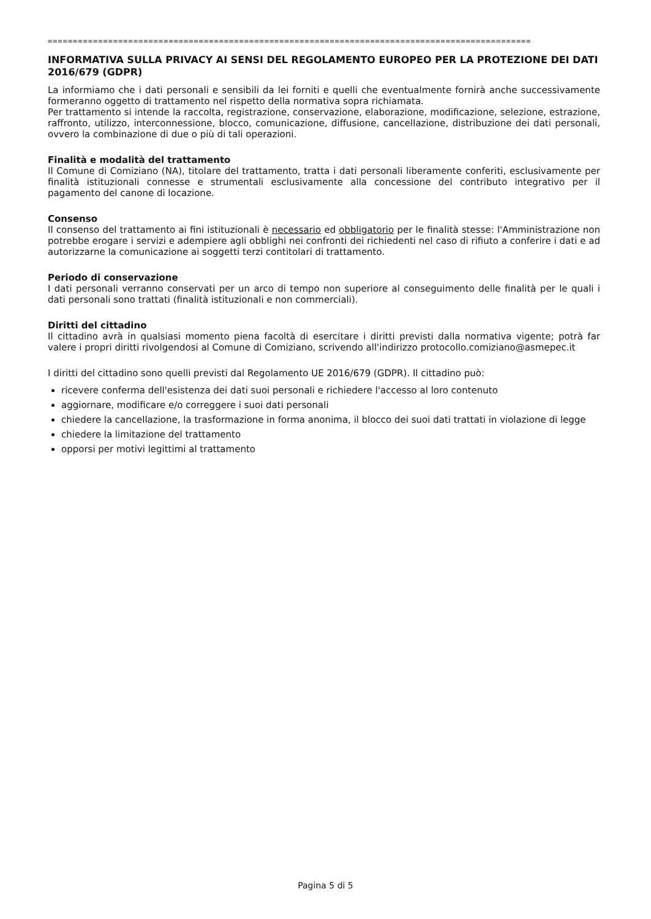================================================================================================
INFORMATIVA SULLA PRIVACY AI SENSI DEL REGOLAMENTO EUROPEO PER LA PROTEZIONE DEI DATI 2016/679 (GDPR)
La informiamo che i dati personali e sensibili da lei forniti e quelli che eventualmente fornirà anche successivamente formeranno oggetto di trattamento nel rispetto della normativa sopra richiamata.
Per trattamento si intende la raccolta, registrazione, conservazione, elaborazione, modificazione, selezione, estrazione, raffronto, utilizzo, interconnessione, blocco, comunicazione, diffusione, cancellazione, distribuzione dei dati personali, ovvero la combinazione di due o più di tali operazioni.
Finalità e modalità del trattamento
Il Comune di Comiziano (NA), titolare del trattamento, tratta i dati personali liberamente conferiti, esclusivamente per finalità istituzionali connesse e strumentali esclusivamente alla concessione del contributo integrativo per il pagamento del canone di locazione.
Consenso
Il consenso del trattamento ai fini istituzionali è necessario ed obbligatorio per le finalità stesse: l'Amministrazione non potrebbe erogare i servizi e adempiere agli obblighi nei confronti dei richiedenti nel caso di rifiuto a conferire i dati e ad autorizzarne la comunicazione ai soggetti terzi contitolari di trattamento.
Periodo di conservazione
I dati personali verranno conservati per un arco di tempo non superiore al conseguimento delle finalità per le quali i dati personali sono trattati (finalità istituzionali e non commerciali).
Diritti del cittadino
Il cittadino avrà in qualsiasi momento piena facoltà di esercitare i diritti previsti dalla normativa vigente; potrà far valere i propri diritti rivolgendosi al Comune di Comiziano, scrivendo all'indirizzo protocollo.comiziano@asmepec.it
I diritti del cittadino sono quelli previsti dal Regolamento UE 2016/679 (GDPR). Il cittadino può:
ricevere conferma dell'esistenza dei dati suoi personali e richiedere l'accesso al loro contenuto
aggiornare, modificare e/o correggere i suoi dati personali
chiedere la cancellazione, la trasformazione in forma anonima, il blocco dei suoi dati trattati in violazione di legge
chiedere la limitazione del trattamento
opporsi per motivi legittimi al trattamento
Pagina 5 di 5